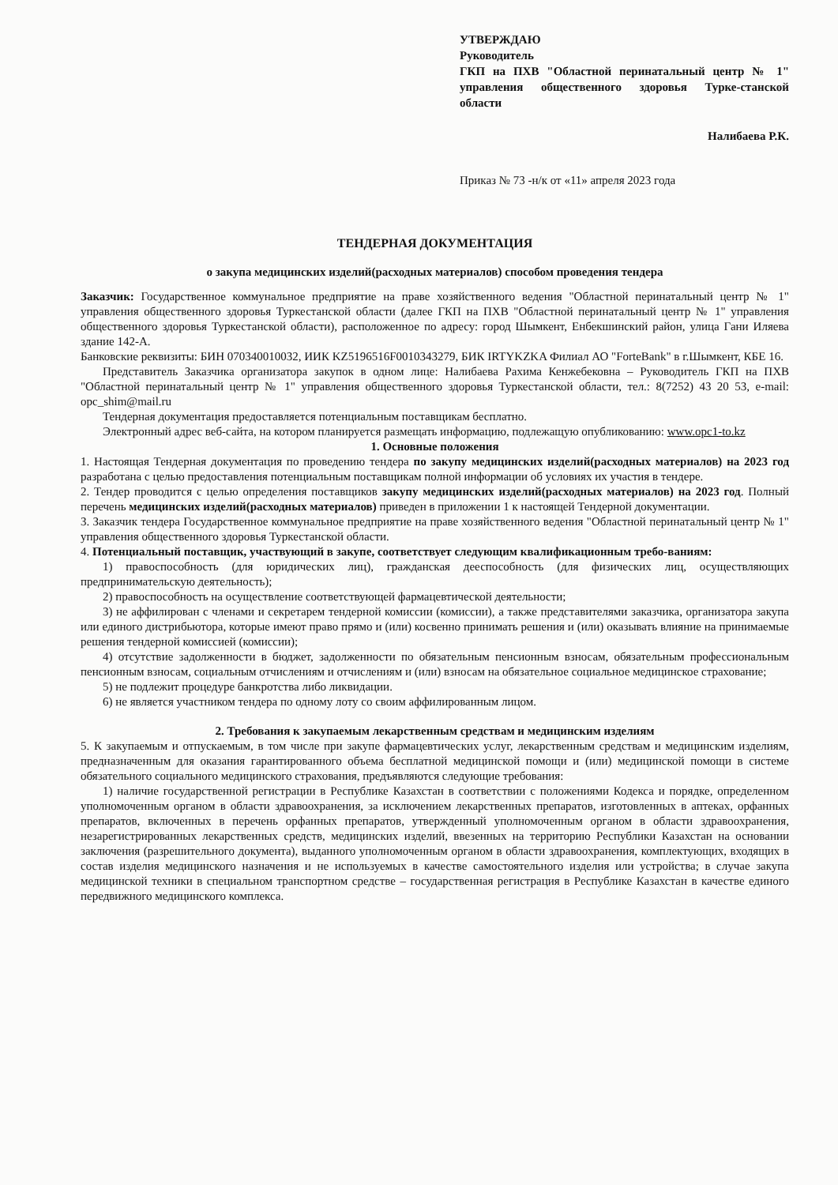УТВЕРЖДАЮ
Руководитель
ГКП на ПХВ "Областной перинатальный центр № 1" управления общественного здоровья Турке-станской области
Налибаева Р.К.
Приказ № 73 -н/к от «11» апреля 2023 года
ТЕНДЕРНАЯ ДОКУМЕНТАЦИЯ
о закупа медицинских изделий(расходных материалов) способом проведения тендера
Заказчик: Государственное коммунальное предприятие на праве хозяйственного ведения "Областной перинатальный центр № 1" управления общественного здоровья Туркестанской области (далее ГКП на ПХВ "Областной перинатальный центр № 1" управления общественного здоровья Туркестанской области), расположенное по адресу: город Шымкент, Енбекшинский район, улица Гани Иляева здание 142-А.
Банковские реквизиты: БИН 070340010032, ИИК KZ5196516F0010343279, БИК IRTYKZKA Филиал АО "ForteBank" в г.Шымкент, КБЕ 16.
Представитель Заказчика организатора закупок в одном лице: Налибаева Рахима Кенжебековна – Руководитель ГКП на ПХВ "Областной перинатальный центр № 1" управления общественного здоровья Туркестанской области, тел.: 8(7252) 43 20 53, e-mail: opc_shim@mail.ru
Тендерная документация предоставляется потенциальным поставщикам бесплатно.
Электронный адрес веб-сайта, на котором планируется размещать информацию, подлежащую опубликованию: www.opc1-to.kz
1. Основные положения
1. Настоящая Тендерная документация по проведению тендера по закупу медицинских изделий(расходных материалов) на 2023 год разработана с целью предоставления потенциальным поставщикам полной информации об условиях их участия в тендере.
2. Тендер проводится с целью определения поставщиков закупу медицинских изделий(расходных материалов) на 2023 год. Полный перечень медицинских изделий(расходных материалов) приведен в приложении 1 к настоящей Тендерной документации.
3. Заказчик тендера Государственное коммунальное предприятие на праве хозяйственного ведения "Областной перинатальный центр № 1" управления общественного здоровья Туркестанской области.
4. Потенциальный поставщик, участвующий в закупе, соответствует следующим квалификационным требо-ваниям:
1) правоспособность (для юридических лиц), гражданская дееспособность (для физических лиц, осуществляющих предпринимательскую деятельность);
2) правоспособность на осуществление соответствующей фармацевтической деятельности;
3) не аффилирован с членами и секретарем тендерной комиссии (комиссии), а также представителями заказчика, организатора закупа или единого дистрибьютора, которые имеют право прямо и (или) косвенно принимать решения и (или) оказывать влияние на принимаемые решения тендерной комиссией (комиссии);
4) отсутствие задолженности в бюджет, задолженности по обязательным пенсионным взносам, обязательным профессиональным пенсионным взносам, социальным отчислениям и отчислениям и (или) взносам на обязательное социальное медицинское страхование;
5) не подлежит процедуре банкротства либо ликвидации.
6) не является участником тендера по одному лоту со своим аффилированным лицом.
2. Требования к закупаемым лекарственным средствам и медицинским изделиям
5. К закупаемым и отпускаемым, в том числе при закупе фармацевтических услуг, лекарственным средствам и медицинским изделиям, предназначенным для оказания гарантированного объема бесплатной медицинской помощи и (или) медицинской помощи в системе обязательного социального медицинского страхования, предъявляются следующие требования:
1) наличие государственной регистрации в Республике Казахстан в соответствии с положениями Кодекса и порядке, определенном уполномоченным органом в области здравоохранения, за исключением лекарственных препаратов, изготовленных в аптеках, орфанных препаратов, включенных в перечень орфанных препаратов, утвержденный уполномоченным органом в области здравоохранения, незарегистрированных лекарственных средств, медицинских изделий, ввезенных на территорию Республики Казахстан на основании заключения (разрешительного документа), выданного уполномоченным органом в области здравоохранения, комплектующих, входящих в состав изделия медицинского назначения и не используемых в качестве самостоятельного изделия или устройства; в случае закупа медицинской техники в специальном транспортном средстве – государственная регистрация в Республике Казахстан в качестве единого передвижного медицинского комплекса.